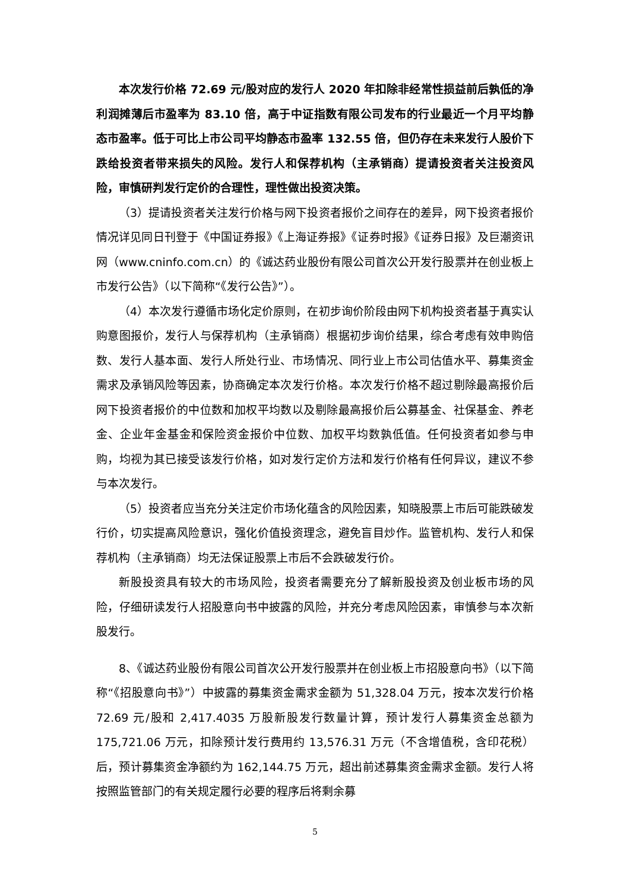本次发行价格 72.69 元/股对应的发行人 2020 年扣除非经常性损益前后孰低的净利润摊薄后市盈率为 83.10 倍，高于中证指数有限公司发布的行业最近一个月平均静态市盈率。低于可比上市公司平均静态市盈率 132.55 倍，但仍存在未来发行人股价下跌给投资者带来损失的风险。发行人和保荐机构（主承销商）提请投资者关注投资风险，审慎研判发行定价的合理性，理性做出投资决策。
（3）提请投资者关注发行价格与网下投资者报价之间存在的差异，网下投资者报价情况详见同日刊登于《中国证券报》《上海证券报》《证券时报》《证券日报》及巨潮资讯网（www.cninfo.com.cn）的《诚达药业股份有限公司首次公开发行股票并在创业板上市发行公告》（以下简称“《发行公告》”）。
（4）本次发行遵循市场化定价原则，在初步询价阶段由网下机构投资者基于真实认购意图报价，发行人与保荐机构（主承销商）根据初步询价结果，综合考虑有效申购倍数、发行人基本面、发行人所处行业、市场情况、同行业上市公司估值水平、募集资金需求及承销风险等因素，协商确定本次发行价格。本次发行价格不超过剔除最高报价后网下投资者报价的中位数和加权平均数以及剔除最高报价后公募基金、社保基金、养老金、企业年金基金和保险资金报价中位数、加权平均数孰低值。任何投资者如参与申购，均视为其已接受该发行价格，如对发行定价方法和发行价格有任何异议，建议不参与本次发行。
（5）投资者应当充分关注定价市场化蕴含的风险因素，知晓股票上市后可能跌破发行价，切实提高风险意识，强化价值投资理念，避免盲目炒作。监管机构、发行人和保荐机构（主承销商）均无法保证股票上市后不会跌破发行价。
新股投资具有较大的市场风险，投资者需要充分了解新股投资及创业板市场的风险，仔细研读发行人招股意向书中披露的风险，并充分考虑风险因素，审慎参与本次新股发行。
8、《诚达药业股份有限公司首次公开发行股票并在创业板上市招股意向书》（以下简称“《招股意向书》”）中披露的募集资金需求金额为 51,328.04 万元，按本次发行价格 72.69 元/股和 2,417.4035 万股新股发行数量计算，预计发行人募集资金总额为 175,721.06 万元，扣除预计发行费用约 13,576.31 万元（不含增值税，含印花税）后，预计募集资金净额约为 162,144.75 万元，超出前述募集资金需求金额。发行人将按照监管部门的有关规定履行必要的程序后将剩余募
5